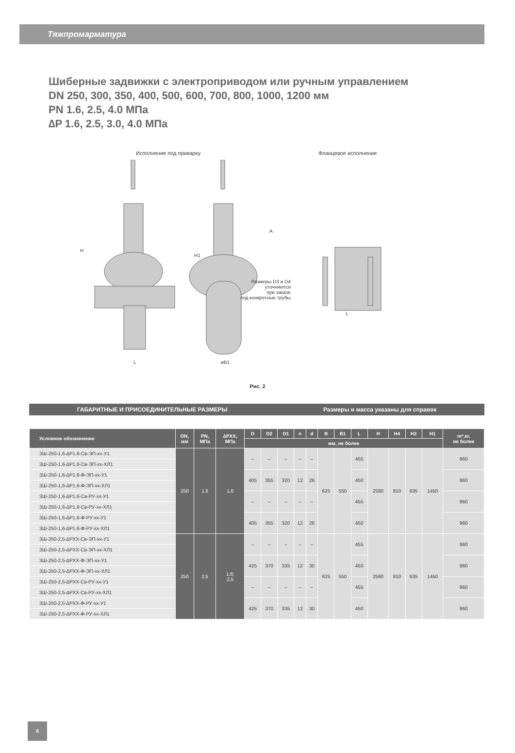Тяжпромарматура
Шиберные задвижки с электроприводом или ручным управлением
DN 250, 300, 350, 400, 500, 600, 700, 800, 1000, 1200 мм
PN 1.6, 2.5, 4.0 МПа
∆P 1.6, 2.5, 3.0, 4.0 МПа
Исполнение под приварку Фланцевое исполнение
H
L
H1
øB1
A
L
Размеры D3 и D4
уточняются
при заказе
под конкретные трубы
Рис. 2
ГАБАРИТНЫЕ И ПРИСОЕДИНИТЕЛЬНЫЕ РАЗМЕРЫ Размеры и масса указаны для справок
| Условное обозначение | DN, мм | PN, МПа | ∆PXX, МПа | D | D2 | D1 | n | d | B | B1 | L | H | H4 | H2 | H1 | m*,кг, не более |
| --- | --- | --- | --- | --- | --- | --- | --- | --- | --- | --- | --- | --- | --- | --- | --- | --- |
| | | | | мм, не более | | | | | | | | | | | | |
| ЗШ-250-1,6-∆P1.6-Св-ЭП-хх-У1 | 250 | 1,6 | 1,6 | – | – | – | – | – | 625 | 550 | 455 | 2580 | 810 | 635 | 1450 | 960 |
| ЗШ-250-1,6-∆P1.6-Св-ЭП-хх-ХЛ1 | | | | | | | | | | | | | | | | |
| ЗШ-250-1,6-∆P1.6-Ф-ЭП-хх-У1 | | | | 405 | 355 | 320 | 12 | 26 | | | 450 | | | | | 960 |
| ЗШ-250-1,6-∆P1.6-Ф-ЭП-хх-ХЛ1 | | | | | | | | | | | | | | | | |
| ЗШ-250-1,6-∆P1.6-Св-РУ-хх-У1 | | | | – | – | – | – | – | | | 455 | | | | | 960 |
| ЗШ-250-1,6-∆P1.6-Св-РУ-хх-ХЛ1 | | | | | | | | | | | | | | | | |
| ЗШ-250-1,6-∆P1.6-Ф-РУ-хх-У1 | | | | 405 | 355 | 320 | 12 | 26 | | | 450 | | | | | 960 |
| ЗШ-250-1,6-∆P1.6-Ф-РУ-хх-ХЛ1 | | | | | | | | | | | | | | | | |
| ЗШ-250-2,5-∆PXX-Св-ЭП-хх-У1 | 250 | 2,5 | 1,6; 2,5 | – | – | – | – | – | 625 | 550 | 455 | 2580 | 810 | 635 | 1450 | 960 |
| ЗШ-250-2,5-∆PXX-Св-ЭП-хх-ХЛ1 | | | | | | | | | | | | | | | | |
| ЗШ-250-2,5-∆PXX-Ф-ЭП-хх-У1 | | | | 425 | 370 | 335 | 12 | 30 | | | 450 | | | | | 960 |
| ЗШ-250-2,5-∆PXX-Ф-ЭП-хх-ХЛ1 | | | | | | | | | | | | | | | | |
| ЗШ-250-2,5-∆PXX-Св-РУ-хх-У1 | | | | – | – | – | – | – | | | 455 | | | | | 960 |
| ЗШ-250-2,5-∆PXX-Св-РУ-хх-ХЛ1 | | | | | | | | | | | | | | | | |
| ЗШ-250-2,5-∆PXX-Ф-РУ-хх-У1 | | | | 425 | 370 | 335 | 12 | 30 | | | 450 | | | | | 960 |
| ЗШ-250-2,5-∆PXX-Ф-РУ-хх-ХЛ1 | | | | | | | | | | | | | | | | |
8